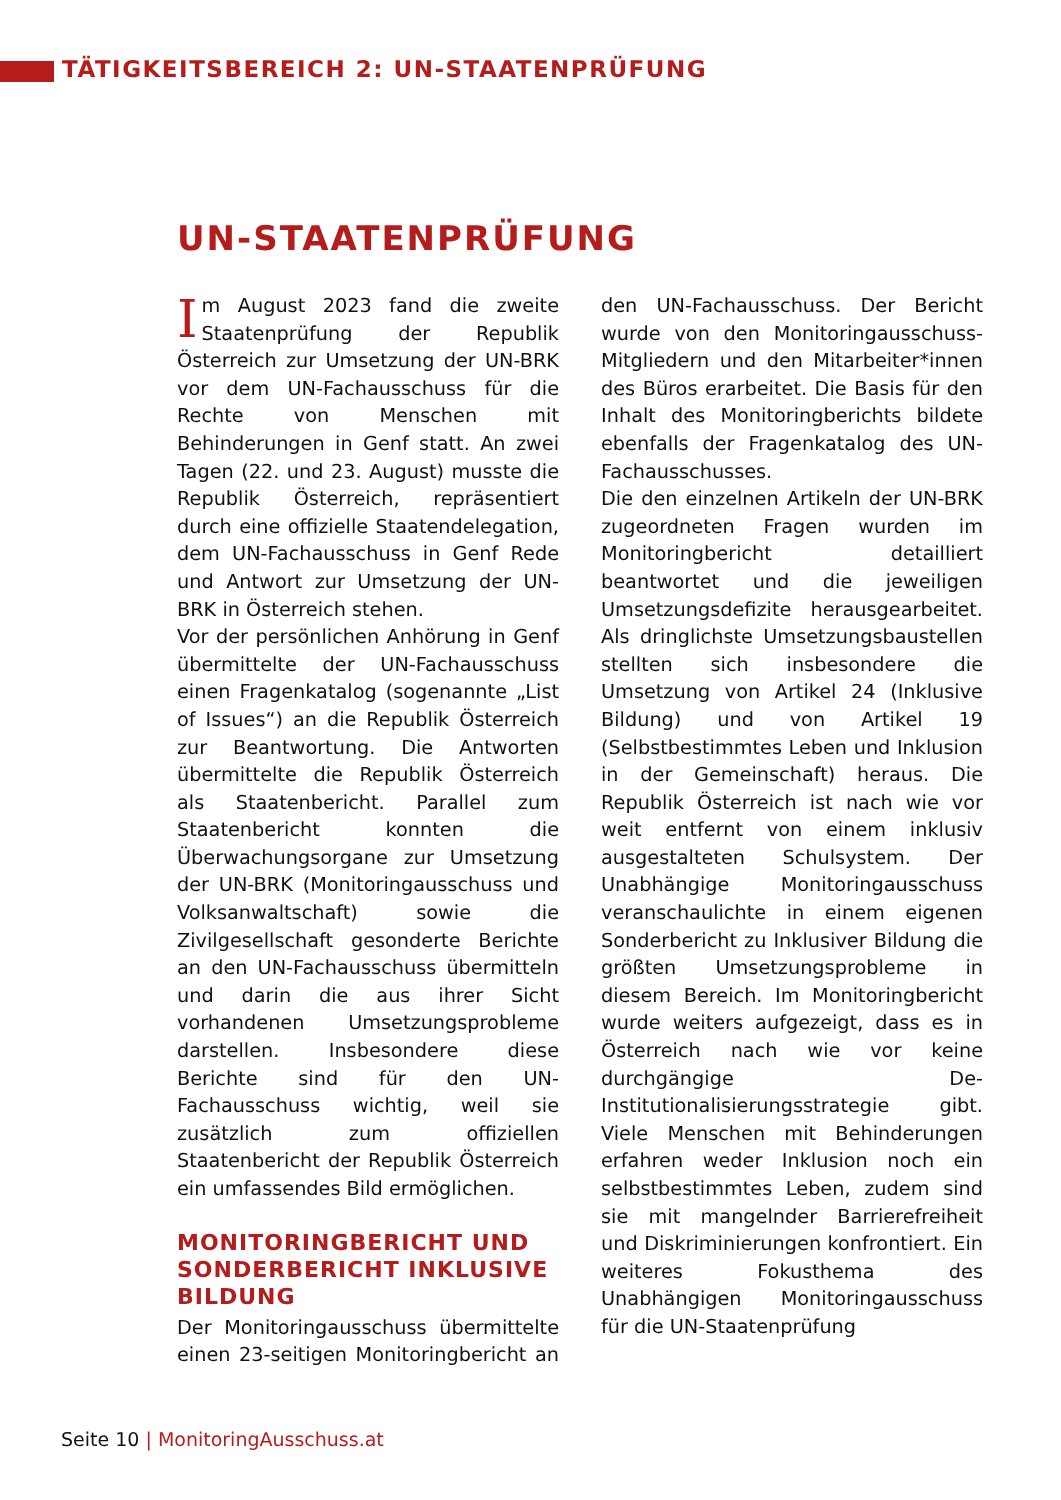TÄTIGKEITSBEREICH 2: UN-STAATENPRÜFUNG
UN-STAATENPRÜFUNG
Im August 2023 fand die zweite Staatenprüfung der Republik Österreich zur Umsetzung der UN-BRK vor dem UN-Fachausschuss für die Rechte von Menschen mit Behinderungen in Genf statt. An zwei Tagen (22. und 23. August) musste die Republik Österreich, repräsentiert durch eine offizielle Staatendelegation, dem UN-Fachausschuss in Genf Rede und Antwort zur Umsetzung der UN-BRK in Österreich stehen.
Vor der persönlichen Anhörung in Genf übermittelte der UN-Fachausschuss einen Fragenkatalog (sogenannte „List of Issues“) an die Republik Österreich zur Beantwortung. Die Antworten übermittelte die Republik Österreich als Staatenbericht. Parallel zum Staatenbericht konnten die Überwachungsorgane zur Umsetzung der UN-BRK (Monitoringausschuss und Volksanwaltschaft) sowie die Zivilgesellschaft gesonderte Berichte an den UN-Fachausschuss übermitteln und darin die aus ihrer Sicht vorhandenen Umsetzungsprobleme darstellen. Insbesondere diese Berichte sind für den UN-Fachausschuss wichtig, weil sie zusätzlich zum offiziellen Staatenbericht der Republik Österreich ein umfassendes Bild ermöglichen.
MONITORINGBERICHT UND SONDERBERICHT INKLUSIVE BILDUNG
Der Monitoringausschuss übermittelte einen 23-seitigen Monitoringbericht an den UN-Fachausschuss. Der Bericht wurde von den Monitoringausschuss-Mitgliedern und den Mitarbeiter*innen des Büros erarbeitet. Die Basis für den Inhalt des Monitoringberichts bildete ebenfalls der Fragenkatalog des UN-Fachausschusses.
Die den einzelnen Artikeln der UN-BRK zugeordneten Fragen wurden im Monitoringbericht detailliert beantwortet und die jeweiligen Umsetzungsdefizite herausgearbeitet. Als dringlichste Umsetzungsbaustellen stellten sich insbesondere die Umsetzung von Artikel 24 (Inklusive Bildung) und von Artikel 19 (Selbstbestimmtes Leben und Inklusion in der Gemeinschaft) heraus. Die Republik Österreich ist nach wie vor weit entfernt von einem inklusiv ausgestalteten Schulsystem. Der Unabhängige Monitoringausschuss veranschaulichte in einem eigenen Sonderbericht zu Inklusiver Bildung die größten Umsetzungsprobleme in diesem Bereich. Im Monitoringbericht wurde weiters aufgezeigt, dass es in Österreich nach wie vor keine durchgängige De-Institutionalisierungsstrategie gibt. Viele Menschen mit Behinderungen erfahren weder Inklusion noch ein selbstbestimmtes Leben, zudem sind sie mit mangelnder Barrierefreiheit und Diskriminierungen konfrontiert. Ein weiteres Fokusthema des Unabhängigen Monitoringausschuss für die UN-Staatenprüfung
Seite 10 | MonitoringAusschuss.at